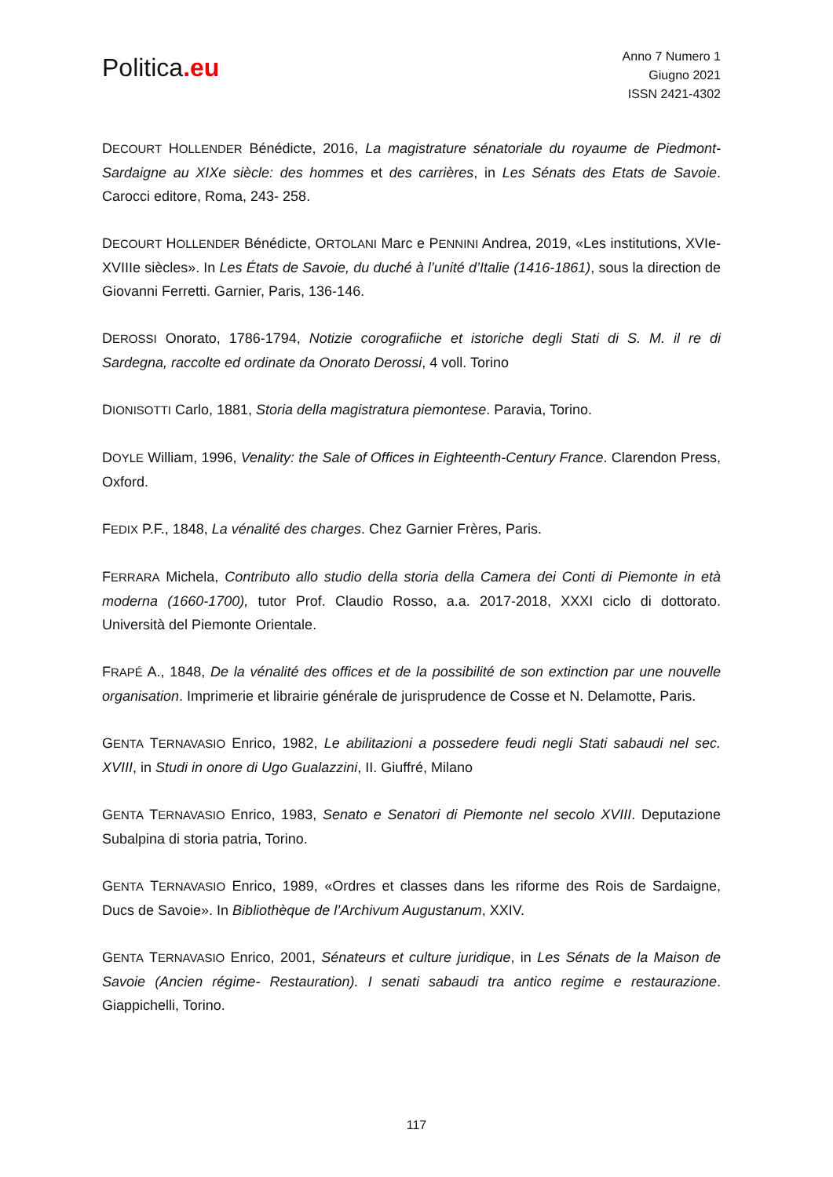Politica.eu
Anno 7 Numero 1
Giugno 2021
ISSN 2421-4302
DECOURT HOLLENDER Bénédicte, 2016, La magistrature sénatoriale du royaume de Piedmont-Sardaigne au XIXe siècle: des hommes et des carrières, in Les Sénats des Etats de Savoie. Carocci editore, Roma, 243- 258.
DECOURT HOLLENDER Bénédicte, ORTOLANI Marc e PENNINI Andrea, 2019, «Les institutions, XVIe-XVIIIe siècles». In Les États de Savoie, du duché à l’unité d’Italie (1416-1861), sous la direction de Giovanni Ferretti. Garnier, Paris, 136-146.
DEROSSI Onorato, 1786-1794, Notizie corografiiche et istoriche degli Stati di S. M. il re di Sardegna, raccolte ed ordinate da Onorato Derossi, 4 voll. Torino
DIONISOTTI Carlo, 1881, Storia della magistratura piemontese. Paravia, Torino.
DOYLE William, 1996, Venality: the Sale of Offices in Eighteenth-Century France. Clarendon Press, Oxford.
FEDIX P.F., 1848, La vénalité des charges. Chez Garnier Frères, Paris.
FERRARA Michela, Contributo allo studio della storia della Camera dei Conti di Piemonte in età moderna (1660-1700), tutor Prof. Claudio Rosso, a.a. 2017-2018, XXXI ciclo di dottorato. Università del Piemonte Orientale.
FRAPÉ A., 1848, De la vénalité des offices et de la possibilité de son extinction par une nouvelle organisation. Imprimerie et librairie générale de jurisprudence de Cosse et N. Delamotte, Paris.
GENTA TERNAVASIO Enrico, 1982, Le abilitazioni a possedere feudi negli Stati sabaudi nel sec. XVIII, in Studi in onore di Ugo Gualazzini, II. Giuffré, Milano
GENTA TERNAVASIO Enrico, 1983, Senato e Senatori di Piemonte nel secolo XVIII. Deputazione Subalpina di storia patria, Torino.
GENTA TERNAVASIO Enrico, 1989, «Ordres et classes dans les riforme des Rois de Sardaigne, Ducs de Savoie». In Bibliothèque de l’Archivum Augustanum, XXIV.
GENTA TERNAVASIO Enrico, 2001, Sénateurs et culture juridique, in Les Sénats de la Maison de Savoie (Ancien régime- Restauration). I senati sabaudi tra antico regime e restaurazione. Giappichelli, Torino.
117